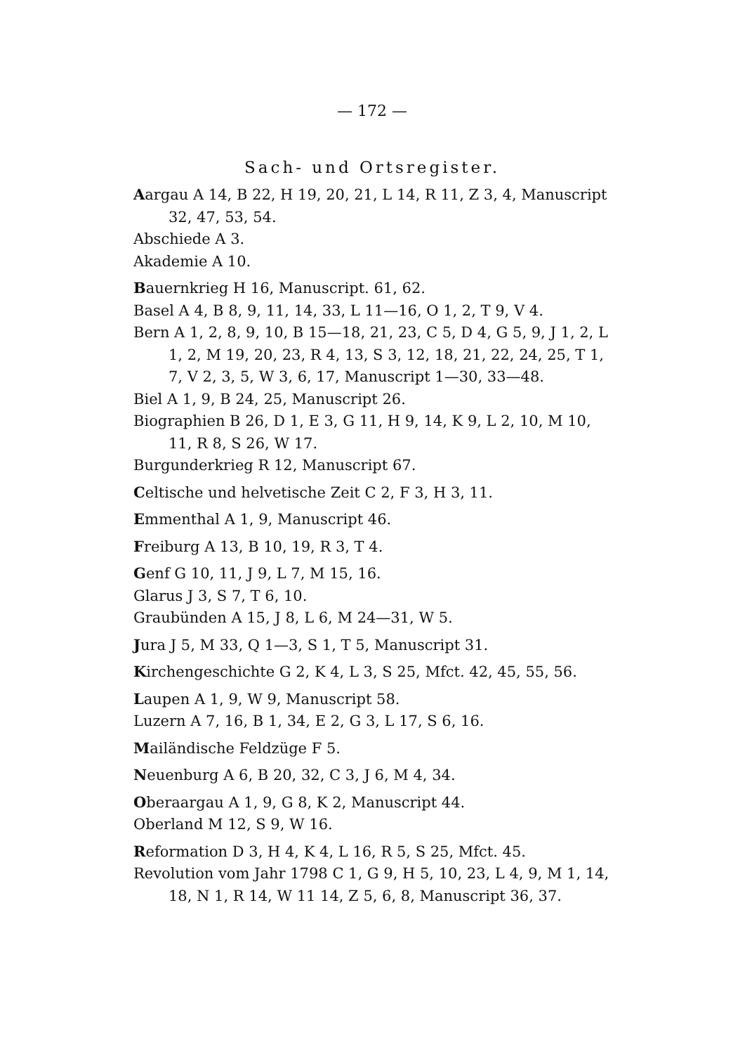— 172 —
Sach- und Ortsregister.
Aargau A 14, B 22, H 19, 20, 21, L 14, R 11, Z 3, 4, Manuscript 32, 47, 53, 54.
Abschiede A 3.
Akademie A 10.
Bauernkrieg H 16, Manuscript. 61, 62.
Basel A 4, B 8, 9, 11, 14, 33, L 11—16, O 1, 2, T 9, V 4.
Bern A 1, 2, 8, 9, 10, B 15—18, 21, 23, C 5, D 4, G 5, 9, J 1, 2, L 1, 2, M 19, 20, 23, R 4, 13, S 3, 12, 18, 21, 22, 24, 25, T 1, 7, V 2, 3, 5, W 3, 6, 17, Manuscript 1—30, 33—48.
Biel A 1, 9, B 24, 25, Manuscript 26.
Biographien B 26, D 1, E 3, G 11, H 9, 14, K 9, L 2, 10, M 10, 11, R 8, S 26, W 17.
Burgunderkrieg R 12, Manuscript 67.
Celtische und helvetische Zeit C 2, F 3, H 3, 11.
Emmenthal A 1, 9, Manuscript 46.
Freiburg A 13, B 10, 19, R 3, T 4.
Genf G 10, 11, J 9, L 7, M 15, 16.
Glarus J 3, S 7, T 6, 10.
Graubünden A 15, J 8, L 6, M 24—31, W 5.
Jura J 5, M 33, Q 1—3, S 1, T 5, Manuscript 31.
Kirchengeschichte G 2, K 4, L 3, S 25, Mfct. 42, 45, 55, 56.
Laupen A 1, 9, W 9, Manuscript 58.
Luzern A 7, 16, B 1, 34, E 2, G 3, L 17, S 6, 16.
Mailändische Feldzüge F 5.
Neuenburg A 6, B 20, 32, C 3, J 6, M 4, 34.
Oberaargau A 1, 9, G 8, K 2, Manuscript 44.
Oberland M 12, S 9, W 16.
Reformation D 3, H 4, K 4, L 16, R 5, S 25, Mfct. 45.
Revolution vom Jahr 1798 C 1, G 9, H 5, 10, 23, L 4, 9, M 1, 14, 18, N 1, R 14, W 11 14, Z 5, 6, 8, Manuscript 36, 37.